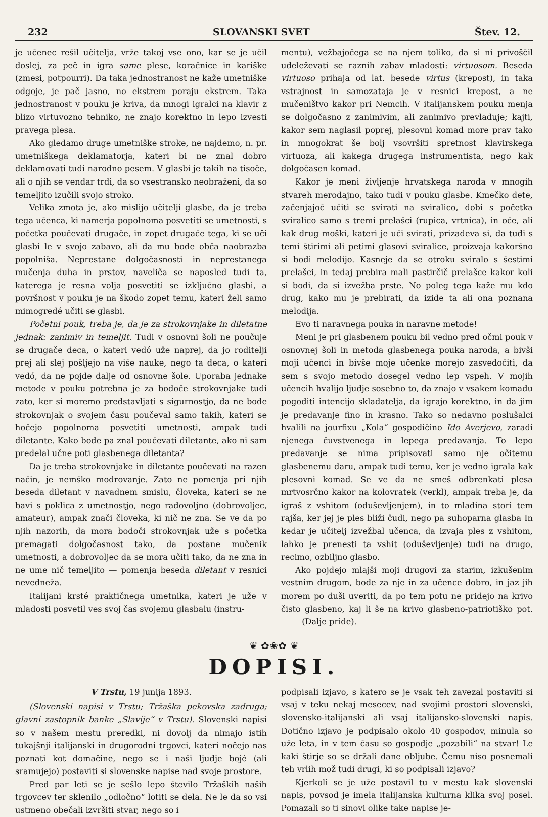232 SLOVANSKI SVET Štev. 12.
je učenec rešil učitelja, vrže takoj vse ono, kar se je učil doslej, za peč in igra same plese, koračnice in kariške (zmesi, potpourri). Da taka jednostranost ne kaže umetniške odgoje, je pač jasno, no ekstrem poraju ekstrem. Taka jednostranost v pouku je kriva, da mnogi igralci na klavir z blizo virtuvozno tehniko, ne znajo korektno in lepo izvesti pravega plesa.
Ako gledamo druge umetniške stroke, ne najdemo, n. pr. umetniškega deklamatorja, kateri bi ne znal dobro deklamovati tudi narodno pesem. V glasbi je takih na tisoče, ali o njih se vendar trdi, da so vsestransko neobraženi, da so temeljito izučili svojo stroko.
Velika zmota je, ako mislijo učitelji glasbe, da je treba tega učenca, ki namerja popolnoma posvetiti se umetnosti, s početka poučevati drugače, in zopet drugače tega, ki se uči glasbi le v svojo zabavo, ali da mu bode obča naobrazba popolniša. Neprestane dolgočasnosti in neprestanega mučenja duha in prstov, naveliča se naposled tudi ta, katerega je resna volja posvetiti se izključno glasbi, a površnost v pouku je na škodo zopet temu, kateri želi samo mimogredé učiti se glasbi.
Početni pouk, treba je, da je za strokovnjake in diletatne jednak: zanimiv in temeljit. Tudi v osnovni šoli ne poučuje se drugače deca, o kateri vedó uže naprej, da jo roditelji prej ali slej pošljejo na više nauke, nego ta deca, o kateri vedó, da ne pojde dalje od osnovne šole. Uporaba jednake metode v pouku potrebna je za bodoče strokovnjake tudi zato, ker si moremo predstavljati s sigurnostjo, da ne bode strokovnjak o svojem času poučeval samo takih, kateri se hočejo popolnoma posvetiti umetnosti, ampak tudi diletante. Kako bode pa znal poučevati diletante, ako ni sam predelal učne poti glasbenega diletanta?
Da je treba strokovnjake in diletante poučevati na razen način, je nemško modrovanje. Zato ne pomenja pri njih beseda diletant v navadnem smislu, človeka, kateri se ne bavi s poklica z umetnostjo, nego radovoljno (dobrovoljec, amateur), ampak znači človeka, ki nič ne zna. Se ve da po njih nazorih, da mora bodoči strokovnjak uže s početka premagati dolgočasnost tako, da postane mučenik umetnosti, a dobrovoljec da se mora učiti tako, da ne zna in ne ume nič temeljito — pomenja beseda diletant v resnici nevedneža.
Italijani krsté praktičnega umetnika, kateri je uže v mladosti posvetil ves svoj čas svojemu glasbalu (instru-
mentu), vežbajočega se na njem toliko, da si ni privoščil udeleževati se raznih zabav mladosti: virtuosom. Beseda virtuoso prihaja od lat. besede virtus (krepost), in taka vstrajnost in samozataja je v resnici krepost, a ne mučeništvo kakor pri Nemcih. V italijanskem pouku menja se dolgočasno z zanimivim, ali zanimivo prevladuje; kajti, kakor sem naglasil poprej, plesovni komad more prav tako in mnogokrat še bolj vsovršiti spretnost klavirskega virtuoza, ali kakega drugega instrumentista, nego kak dolgočasen komad.
Kakor je meni življenje hrvatskega naroda v mnogih stvareh merodajno, tako tudi v pouku glasbe. Kmečko dete, začenjajoč učiti se svirati na sviralico, dobi s početka sviralico samo s tremi prelašci (rupica, vrtnica), in oče, ali kak drug moški, kateri je uči svirati, prizadeva si, da tudi s temi štirimi ali petimi glasovi sviralice, proizvaja kakoršno si bodi melodijo. Kasneje da se otroku sviralo s šestimi prelašci, in tedaj prebira mali pastirčič prelašce kakor koli si bodi, da si izvežba prste. No poleg tega kaže mu kdo drug, kako mu je prebirati, da izide ta ali ona poznana melodija.
Evo ti naravnega pouka in naravne metode!
Meni je pri glasbenem pouku bil vedno pred očmi pouk v osnovnej šoli in metoda glasbenega pouka naroda, a bivši moji učenci in bivše moje učenke morejo zasvedočiti, da sem s svojo metodo dosegel vedno lep vspeh. V mojih učencih hvalijo ljudje sosebno to, da znajo v vsakem komadu pogoditi intencijo skladatelja, da igrajo korektno, in da jim je predavanje fino in krasno. Tako so nedavno poslušalci hvalili na jourfixu „Kola“ gospodičino Ido Averjevo, zaradi njenega čuvstvenega in lepega predavanja. To lepo predavanje se nima pripisovati samo nje očitemu glasbenemu daru, ampak tudi temu, ker je vedno igrala kak plesovni komad. Se ve da ne smeš odbrenkati plesa mrtvosrčno kakor na kolovratek (verkl), ampak treba je, da igraš z vshitom (oduševljenjem), in to mladina stori tem rajša, ker jej je ples bliži čudi, nego pa suhoparna glasba In kedar je učitelj izvežbal učenca, da izvaja ples z vshitom, lahko je prenesti ta vshit (oduševljenje) tudi na drugo, recimo, ozbiljno glasbo.
Ako pojdejo mlajši moji drugovi za starim, izkušenim vestnim drugom, bode za nje in za učence dobro, in jaz jih morem po duši uveriti, da po tem potu ne pridejo na krivo čisto glasbeno, kaj li še na krivo glasbeno-patriotiško pot. (Dalje pride).
❦ ✿❀✿ ❦
DOPISI.
V Trstu, 19 junija 1893.
(Slovenski napisi v Trstu; Tržaška pekovska zadruga; glavni zastopnik banke „Slavije“ v Trstu). Slovenski napisi so v našem mestu preredki, ni dovolj da nimajo istih tukajšnji italijanski in drugorodni trgovci, kateri nočejo nas poznati kot domačine, nego se i naši ljudje bojé (ali sramujejo) postaviti si slovenske napise nad svoje prostore.
Pred par leti se je sešlo lepo število Tržaških naših trgovcev ter sklenilo „odločno“ lotiti se dela. Ne le da so vsi ustmeno obečali izvršiti stvar, nego so i
podpisali izjavo, s katero se je vsak teh zavezal postaviti si vsaj v teku nekaj mesecev, nad svojimi prostori slovenski, slovensko-italijanski ali vsaj italijansko-slovenski napis. Dotično izjavo je podpisalo okolo 40 gospodov, minula so uže leta, in v tem času so gospodje „pozabili“ na stvar! Le kaki štirje so se držali dane obljube. Čemu niso posnemali teh vrlih mož tudi drugi, ki so podpisali izjavo?
Kjerkoli se je uže postavil tu v mestu kak slovenski napis, povsod je imela italijanska kulturna klika svoj posel. Pomazali so ti sinovi olike take napise je-